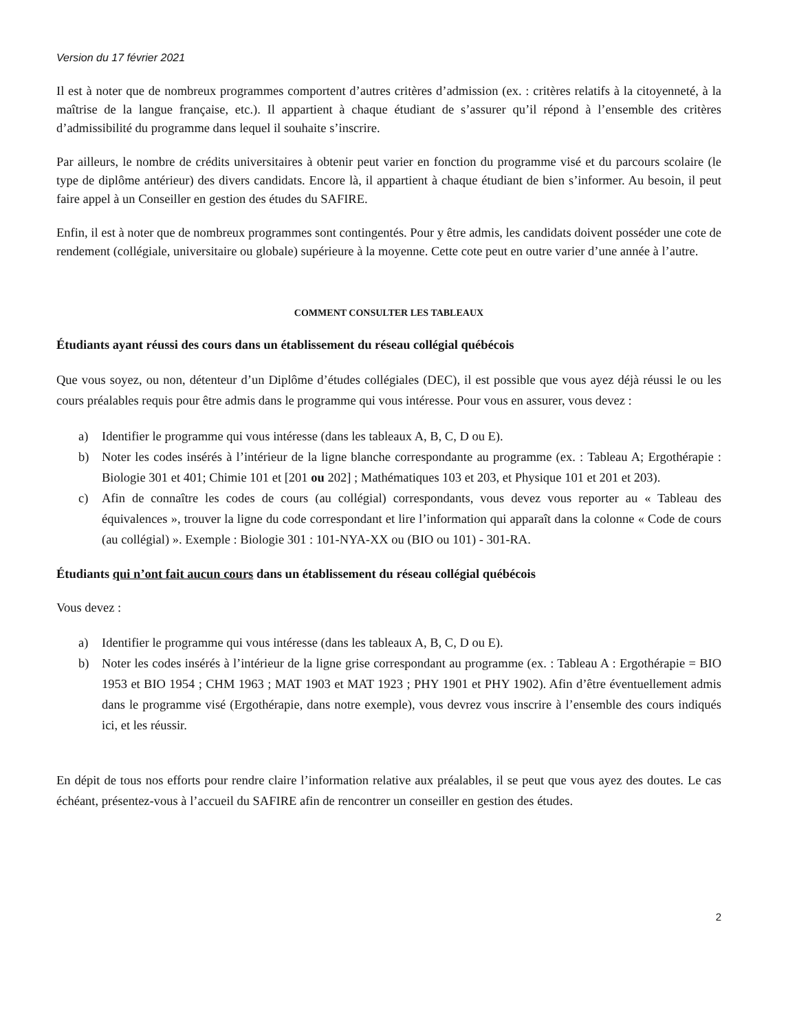Version du 17 février 2021
Il est à noter que de nombreux programmes comportent d’autres critères d’admission (ex. : critères relatifs à la citoyenneté, à la maîtrise de la langue française, etc.). Il appartient à chaque étudiant de s’assurer qu’il répond à l’ensemble des critères d’admissibilité du programme dans lequel il souhaite s’inscrire.
Par ailleurs, le nombre de crédits universitaires à obtenir peut varier en fonction du programme visé et du parcours scolaire (le type de diplôme antérieur) des divers candidats. Encore là, il appartient à chaque étudiant de bien s’informer. Au besoin, il peut faire appel à un Conseiller en gestion des études du SAFIRE.
Enfin, il est à noter que de nombreux programmes sont contingentés. Pour y être admis, les candidats doivent posséder une cote de rendement (collégiale, universitaire ou globale) supérieure à la moyenne. Cette cote peut en outre varier d’une année à l’autre.
COMMENT CONSULTER LES TABLEAUX
Étudiants ayant réussi des cours dans un établissement du réseau collégial québécois
Que vous soyez, ou non, détenteur d’un Diplôme d’études collégiales (DEC), il est possible que vous ayez déjà réussi le ou les cours préalables requis pour être admis dans le programme qui vous intéresse. Pour vous en assurer, vous devez :
a) Identifier le programme qui vous intéresse (dans les tableaux A, B, C, D ou E).
b) Noter les codes insérés à l’intérieur de la ligne blanche correspondante au programme (ex. : Tableau A; Ergothérapie : Biologie 301 et 401; Chimie 101 et [201 ou 202] ; Mathématiques 103 et 203, et Physique 101 et 201 et 203).
c) Afin de connaître les codes de cours (au collégial) correspondants, vous devez vous reporter au « Tableau des équivalences », trouver la ligne du code correspondant et lire l’information qui apparaît dans la colonne « Code de cours (au collégial) ». Exemple : Biologie 301 : 101-NYA-XX ou (BIO ou 101) - 301-RA.
Étudiants qui n’ont fait aucun cours dans un établissement du réseau collégial québécois
Vous devez :
a) Identifier le programme qui vous intéresse (dans les tableaux A, B, C, D ou E).
b) Noter les codes insérés à l’intérieur de la ligne grise correspondant au programme (ex. : Tableau A : Ergothérapie = BIO 1953 et BIO 1954 ; CHM 1963 ; MAT 1903 et MAT 1923 ; PHY 1901 et PHY 1902). Afin d’être éventuellement admis dans le programme visé (Ergothérapie, dans notre exemple), vous devrez vous inscrire à l’ensemble des cours indiqués ici, et les réussir.
En dépit de tous nos efforts pour rendre claire l’information relative aux préalables, il se peut que vous ayez des doutes. Le cas échéant, présentez-vous à l’accueil du SAFIRE afin de rencontrer un conseiller en gestion des études.
2